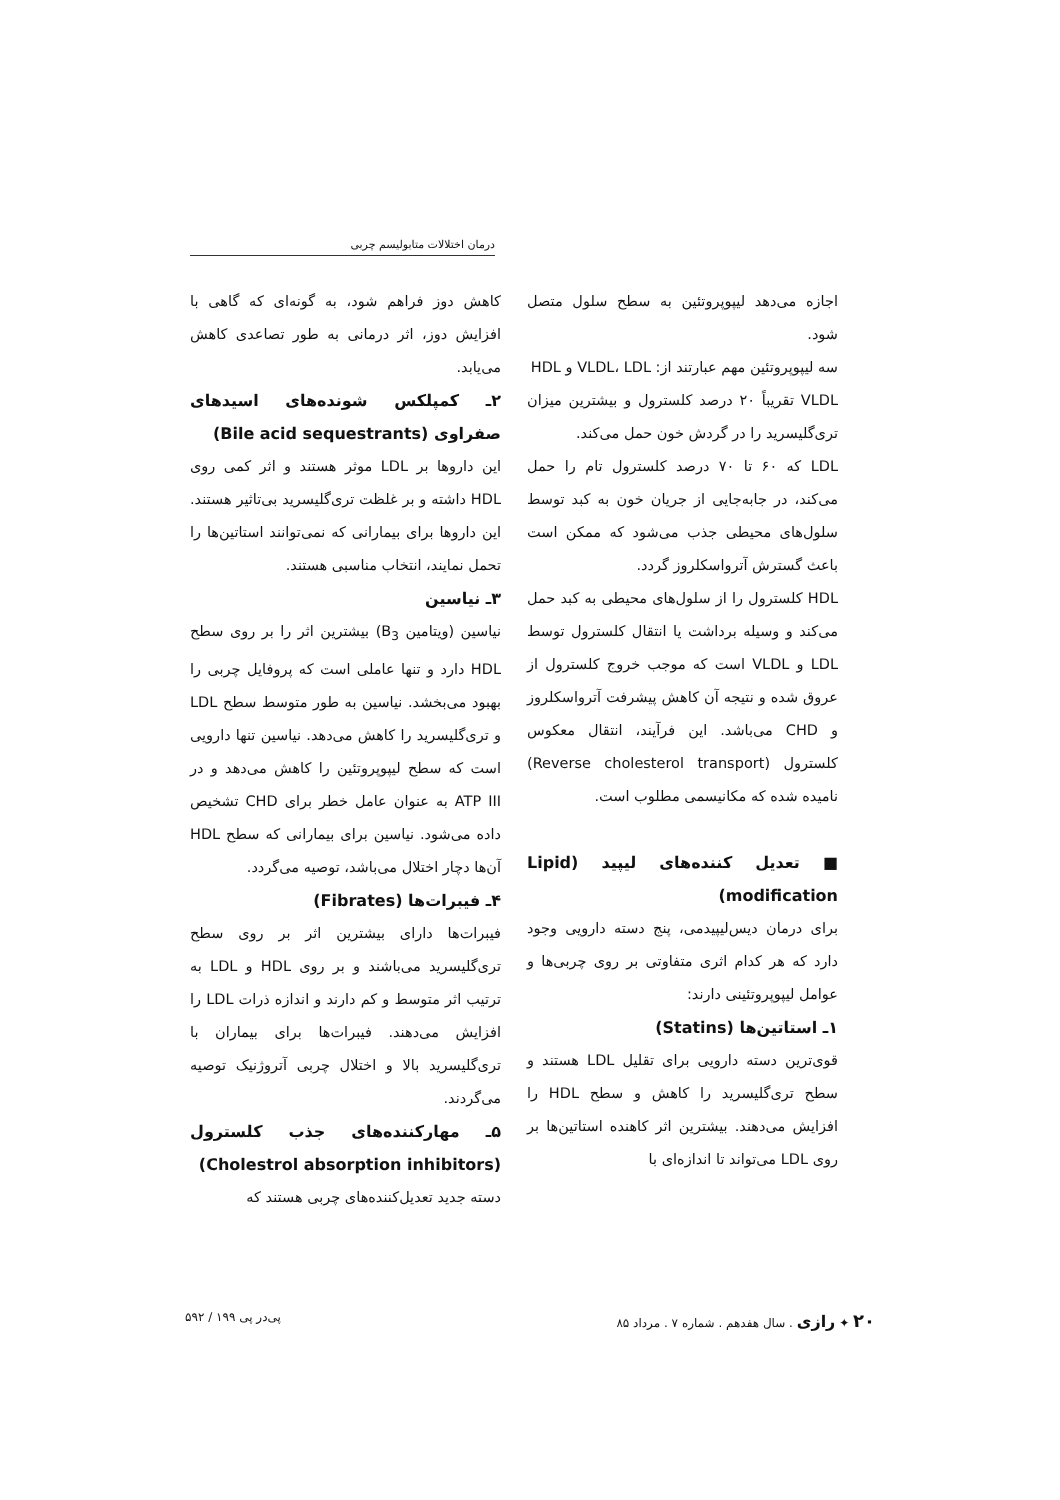درمان اختلالات متابولیسم چربی
اجازه می‌دهد لیپوپروتئین به سطح سلول متصل شود.
سه لیپوپروتئین مهم عبارتند از: VLDL، LDL و HDL
VLDL تقریباً ۲۰ درصد کلسترول و بیشترین میزان تری‌گلیسرید را در گردش خون حمل می‌کند.
LDL که ۶۰ تا ۷۰ درصد کلسترول تام را حمل می‌کند، در جابه‌جایی از جریان خون به کبد توسط سلول‌های محیطی جذب می‌شود که ممکن است باعث گسترش آترواسکلروز گردد.
HDL کلسترول را از سلول‌های محیطی به کبد حمل می‌کند و وسیله برداشت یا انتقال کلسترول توسط LDL و VLDL است که موجب خروج کلسترول از عروق شده و نتیجه آن کاهش پیشرفت آترواسکلروز و CHD می‌باشد. این فرآیند، انتقال معکوس کلسترول (Reverse cholesterol transport) نامیده شده که مکانیسمی مطلوب است.
■ تعدیل کننده‌های لیپید (Lipid modification)
برای درمان دیس‌لیپیدمی، پنج دسته دارویی وجود دارد که هر کدام اثری متفاوتی بر روی چربی‌ها و عوامل لیپوپروتئینی دارند:
۱ـ استاتین‌ها (Statins)
قوی‌ترین دسته دارویی برای تقلیل LDL هستند و سطح تری‌گلیسرید را کاهش و سطح HDL را افزایش می‌دهند. بیشترین اثر کاهنده استاتین‌ها بر روی LDL می‌تواند تا اندازه‌ای با
کاهش دوز فراهم شود، به گونه‌ای که گاهی با افزایش دوز، اثر درمانی به طور تصاعدی کاهش می‌یابد.
۲ـ کمپلکس شونده‌های اسیدهای صفراوی (Bile acid sequestrants)
این داروها بر LDL موثر هستند و اثر کمی روی HDL داشته و بر غلظت تری‌گلیسرید بی‌تاثیر هستند. این داروها برای بیمارانی که نمی‌توانند استاتین‌ها را تحمل نمایند، انتخاب مناسبی هستند.
۳ـ نیاسین
نیاسین (ویتامین B<sub>3</sub>) بیشترین اثر را بر روی سطح HDL دارد و تنها عاملی است که پروفایل چربی را بهبود می‌بخشد. نیاسین به طور متوسط سطح LDL و تری‌گلیسرید را کاهش می‌دهد. نیاسین تنها دارویی است که سطح لیپوپروتئین را کاهش می‌دهد و در ATP III به عنوان عامل خطر برای CHD تشخیص داده می‌شود. نیاسین برای بیمارانی که سطح HDL آن‌ها دچار اختلال می‌باشد، توصیه می‌گردد.
۴ـ فیبرات‌ها (Fibrates)
فیبرات‌ها دارای بیشترین اثر بر روی سطح تری‌گلیسرید می‌باشند و بر روی HDL و LDL به ترتیب اثر متوسط و کم دارند و اندازه ذرات LDL را افزایش می‌دهند. فیبرات‌ها برای بیماران با تری‌گلیسرید بالا و اختلال چربی آتروژنیک توصیه می‌گردند.
۵ـ مهارکننده‌های جذب کلسترول (Cholestrol absorption inhibitors)
دسته جدید تعدیل‌کننده‌های چربی هستند که
۲۰ ✦ رازی . سال هفدهم . شماره ۷ . مرداد ۸۵ پی‌در پی ۱۹۹ / ۵۹۲